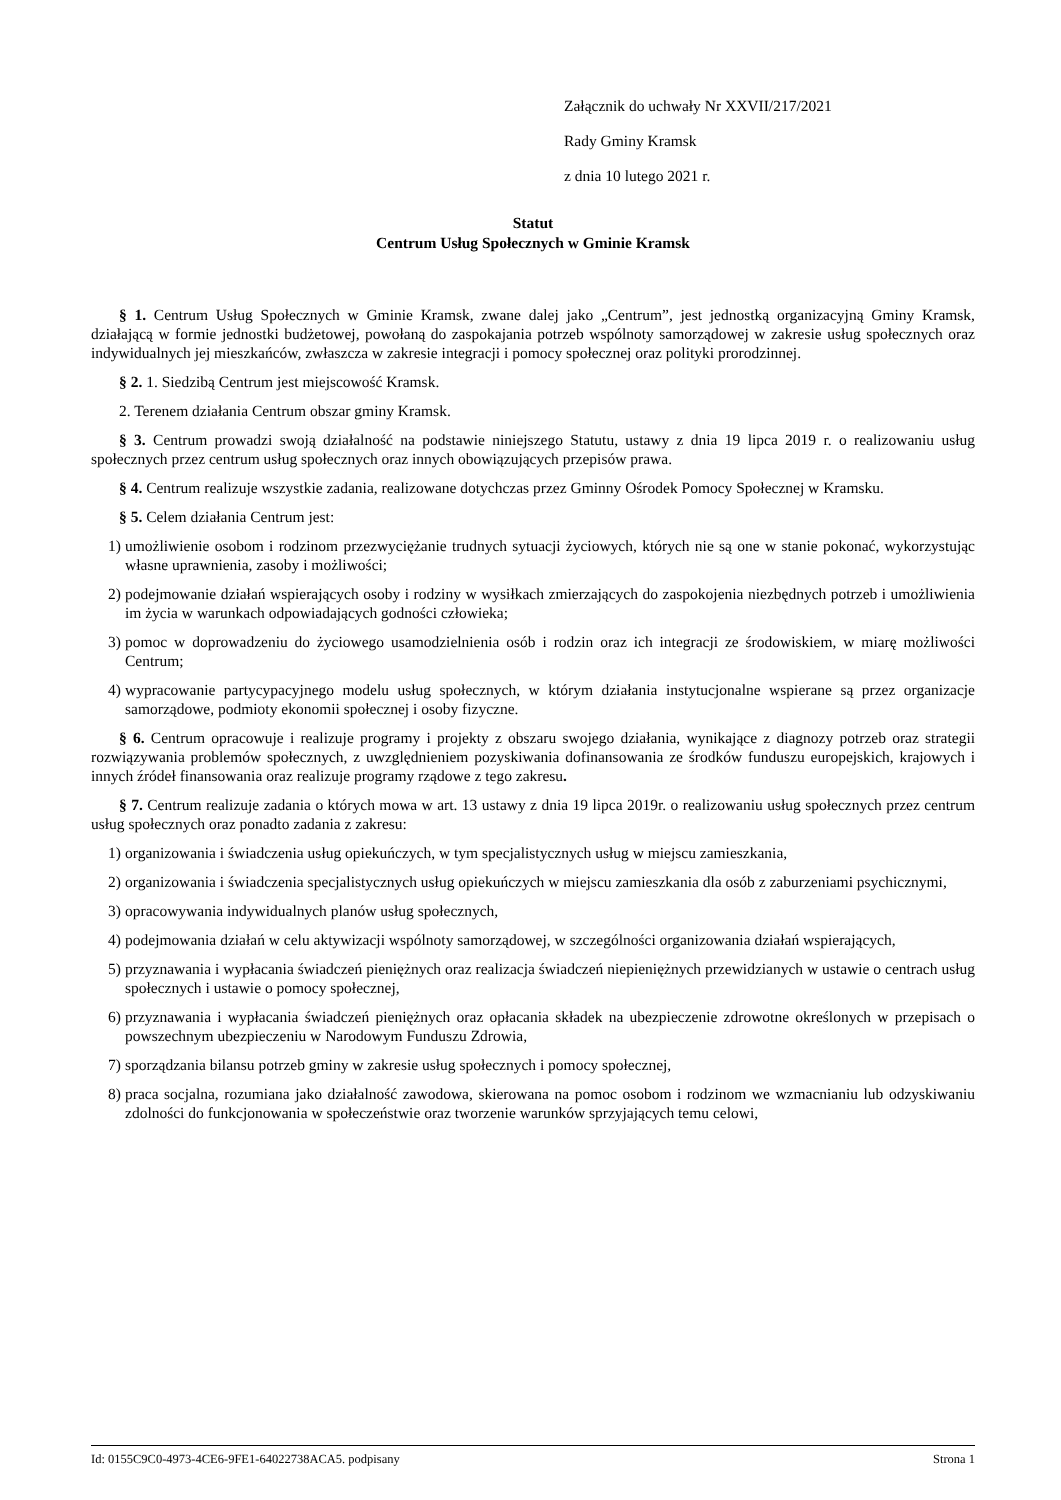Załącznik do uchwały Nr XXVII/217/2021
Rady Gminy Kramsk
z dnia 10 lutego 2021 r.
Statut
Centrum Usług Społecznych w Gminie Kramsk
§ 1. Centrum Usług Społecznych w Gminie Kramsk, zwane dalej jako „Centrum”, jest jednostką organizacyjną Gminy Kramsk, działającą w formie jednostki budżetowej, powołaną do zaspokajania potrzeb wspólnoty samorządowej w zakresie usług społecznych oraz indywidualnych jej mieszkańców, zwłaszcza w zakresie integracji i pomocy społecznej oraz polityki prorodzinnej.
§ 2. 1. Siedzibą Centrum jest miejscowość Kramsk.
2. Terenem działania Centrum obszar gminy Kramsk.
§ 3. Centrum prowadzi swoją działalność na podstawie niniejszego Statutu, ustawy z dnia 19 lipca 2019 r. o realizowaniu usług społecznych przez centrum usług społecznych oraz innych obowiązujących przepisów prawa.
§ 4. Centrum realizuje wszystkie zadania, realizowane dotychczas przez Gminny Ośrodek Pomocy Społecznej w Kramsku.
§ 5. Celem działania Centrum jest:
1) umożliwienie osobom i rodzinom przezwyciężanie trudnych sytuacji życiowych, których nie są one w stanie pokonać, wykorzystując własne uprawnienia, zasoby i możliwości;
2) podejmowanie działań wspierających osoby i rodziny w wysiłkach zmierzających do zaspokojenia niezbędnych potrzeb i umożliwienia im życia w warunkach odpowiadających godności człowieka;
3) pomoc w doprowadzeniu do życiowego usamodzielnienia osób i rodzin oraz ich integracji ze środowiskiem, w miarę możliwości Centrum;
4) wypracowanie partycypacyjnego modelu usług społecznych, w którym działania instytucjonalne wspierane są przez organizacje samorządowe, podmioty ekonomii społecznej i osoby fizyczne.
§ 6. Centrum opracowuje i realizuje programy i projekty z obszaru swojego działania, wynikające z diagnozy potrzeb oraz strategii rozwiązywania problemów społecznych, z uwzględnieniem pozyskiwania dofinansowania ze środków funduszu europejskich, krajowych i innych źródeł finansowania oraz realizuje programy rządowe z tego zakresu.
§ 7. Centrum realizuje zadania o których mowa w art. 13 ustawy z dnia 19 lipca 2019r. o realizowaniu usług społecznych przez centrum usług społecznych oraz ponadto zadania z zakresu:
1) organizowania i świadczenia usług opiekuńczych, w tym specjalistycznych usług w miejscu zamieszkania,
2) organizowania i świadczenia specjalistycznych usług opiekuńczych w miejscu zamieszkania dla osób z zaburzeniami psychicznymi,
3) opracowywania indywidualnych planów usług społecznych,
4) podejmowania działań w celu aktywizacji wspólnoty samorządowej, w szczególności organizowania działań wspierających,
5) przyznawania i wypłacania świadczeń pieniężnych oraz realizacja świadczeń niepieniężnych przewidzianych w ustawie o centrach usług społecznych i ustawie o pomocy społecznej,
6) przyznawania i wypłacania świadczeń pieniężnych oraz opłacania składek na ubezpieczenie zdrowotne określonych w przepisach o powszechnym ubezpieczeniu w Narodowym Funduszu Zdrowia,
7) sporządzania bilansu potrzeb gminy w zakresie usług społecznych i pomocy społecznej,
8) praca socjalna, rozumiana jako działalność zawodowa, skierowana na pomoc osobom i rodzinom we wzmacnianiu lub odzyskiwaniu zdolności do funkcjonowania w społeczeństwie oraz tworzenie warunków sprzyjających temu celowi,
Id: 0155C9C0-4973-4CE6-9FE1-64022738ACA5. podpisany Strona 1